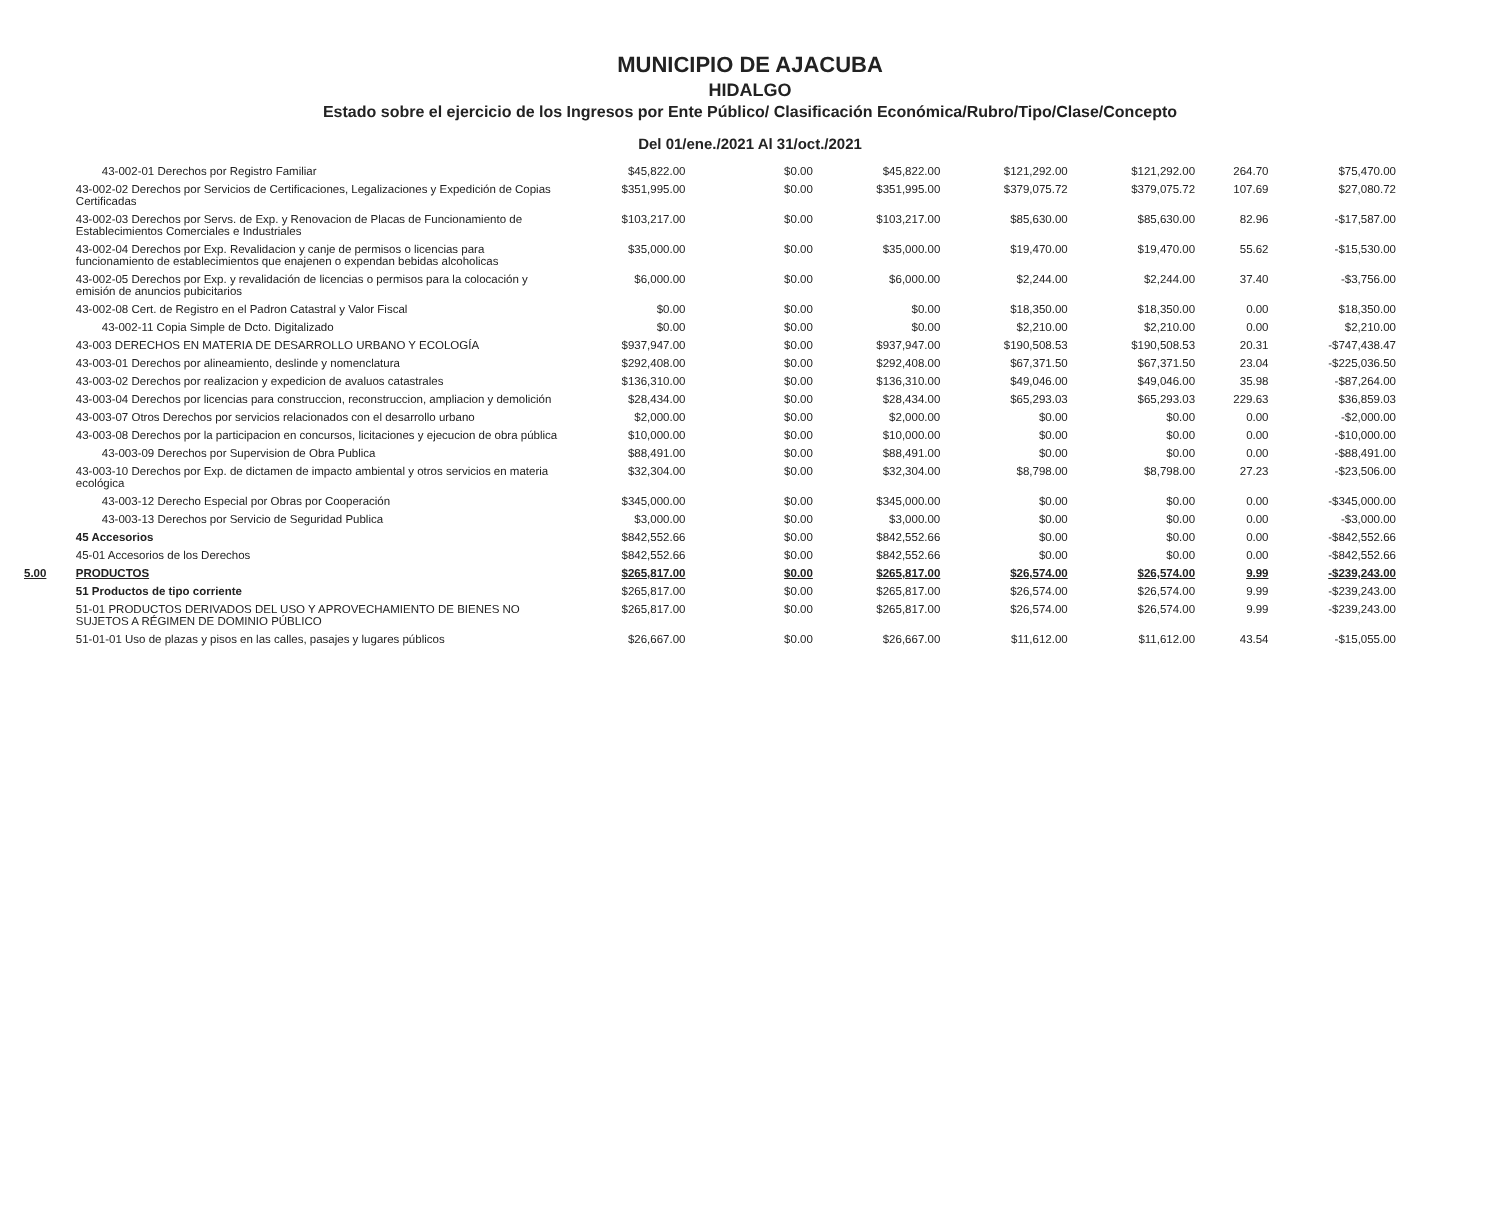MUNICIPIO DE AJACUBA
HIDALGO
Estado sobre el ejercicio de los Ingresos por Ente Público/ Clasificación Económica/Rubro/Tipo/Clase/Concepto
Del 01/ene./2021 Al 31/oct./2021
| | 43-002-01 Derechos por Registro Familiar | $45,822.00 | $0.00 | $45,822.00 | $121,292.00 | $121,292.00 | 264.70 | $75,470.00 |
| | 43-002-02 Derechos por Servicios de Certificaciones, Legalizaciones y Expedición de Copias Certificadas | $351,995.00 | $0.00 | $351,995.00 | $379,075.72 | $379,075.72 | 107.69 | $27,080.72 |
| | 43-002-03 Derechos por Servs. de Exp. y Renovacion de Placas de Funcionamiento de Establecimientos Comerciales e Industriales | $103,217.00 | $0.00 | $103,217.00 | $85,630.00 | $85,630.00 | 82.96 | -$17,587.00 |
| | 43-002-04 Derechos por Exp. Revalidacion y canje de permisos o licencias para funcionamiento de establecimientos que enajenen o expendan bebidas alcoholicas | $35,000.00 | $0.00 | $35,000.00 | $19,470.00 | $19,470.00 | 55.62 | -$15,530.00 |
| | 43-002-05 Derechos por Exp. y revalidación de licencias o permisos para la colocación y emisión de anuncios pubicitarios | $6,000.00 | $0.00 | $6,000.00 | $2,244.00 | $2,244.00 | 37.40 | -$3,756.00 |
| | 43-002-08 Cert. de Registro en el Padron Catastral y Valor Fiscal | $0.00 | $0.00 | $0.00 | $18,350.00 | $18,350.00 | 0.00 | $18,350.00 |
| | 43-002-11 Copia Simple de Dcto. Digitalizado | $0.00 | $0.00 | $0.00 | $2,210.00 | $2,210.00 | 0.00 | $2,210.00 |
| | 43-003 DERECHOS EN MATERIA DE DESARROLLO URBANO Y ECOLOGÍA | $937,947.00 | $0.00 | $937,947.00 | $190,508.53 | $190,508.53 | 20.31 | -$747,438.47 |
| | 43-003-01 Derechos por alineamiento, deslinde y nomenclatura | $292,408.00 | $0.00 | $292,408.00 | $67,371.50 | $67,371.50 | 23.04 | -$225,036.50 |
| | 43-003-02 Derechos por realizacion y expedicion de avaluos catastrales | $136,310.00 | $0.00 | $136,310.00 | $49,046.00 | $49,046.00 | 35.98 | -$87,264.00 |
| | 43-003-04 Derechos por licencias para construccion, reconstruccion, ampliacion y demolición | $28,434.00 | $0.00 | $28,434.00 | $65,293.03 | $65,293.03 | 229.63 | $36,859.03 |
| | 43-003-07 Otros Derechos por servicios relacionados con el desarrollo urbano | $2,000.00 | $0.00 | $2,000.00 | $0.00 | $0.00 | 0.00 | -$2,000.00 |
| | 43-003-08 Derechos por la participacion en concursos, licitaciones y ejecucion de obra pública | $10,000.00 | $0.00 | $10,000.00 | $0.00 | $0.00 | 0.00 | -$10,000.00 |
| | 43-003-09 Derechos por Supervision de Obra Publica | $88,491.00 | $0.00 | $88,491.00 | $0.00 | $0.00 | 0.00 | -$88,491.00 |
| | 43-003-10 Derechos por Exp. de dictamen de impacto ambiental y otros servicios en materia ecológica | $32,304.00 | $0.00 | $32,304.00 | $8,798.00 | $8,798.00 | 27.23 | -$23,506.00 |
| | 43-003-12 Derecho Especial por Obras por Cooperación | $345,000.00 | $0.00 | $345,000.00 | $0.00 | $0.00 | 0.00 | -$345,000.00 |
| | 43-003-13 Derechos por Servicio de Seguridad Publica | $3,000.00 | $0.00 | $3,000.00 | $0.00 | $0.00 | 0.00 | -$3,000.00 |
| | 45 Accesorios | $842,552.66 | $0.00 | $842,552.66 | $0.00 | $0.00 | 0.00 | -$842,552.66 |
| | 45-01 Accesorios de los Derechos | $842,552.66 | $0.00 | $842,552.66 | $0.00 | $0.00 | 0.00 | -$842,552.66 |
| 5.00 | PRODUCTOS | $265,817.00 | $0.00 | $265,817.00 | $26,574.00 | $26,574.00 | 9.99 | -$239,243.00 |
| | 51 Productos de tipo corriente | $265,817.00 | $0.00 | $265,817.00 | $26,574.00 | $26,574.00 | 9.99 | -$239,243.00 |
| | 51-01 PRODUCTOS DERIVADOS DEL USO Y APROVECHAMIENTO DE BIENES NO SUJETOS A RÉGIMEN DE DOMINIO PÚBLICO | $265,817.00 | $0.00 | $265,817.00 | $26,574.00 | $26,574.00 | 9.99 | -$239,243.00 |
| | 51-01-01 Uso de plazas y pisos en las calles, pasajes y lugares públicos | $26,667.00 | $0.00 | $26,667.00 | $11,612.00 | $11,612.00 | 43.54 | -$15,055.00 |